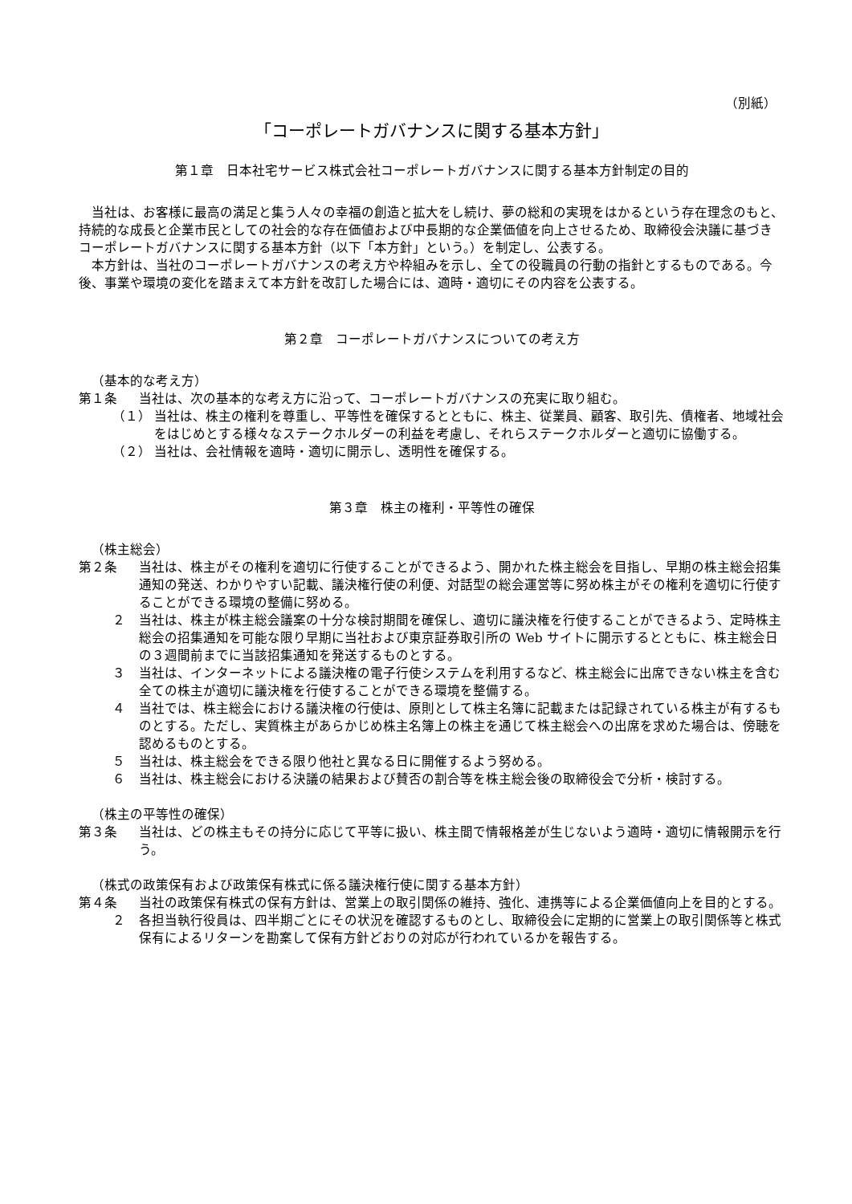（別紙）
「コーポレートガバナンスに関する基本方針」
第１章　日本社宅サービス株式会社コーポレートガバナンスに関する基本方針制定の目的
当社は、お客様に最高の満足と集う人々の幸福の創造と拡大をし続け、夢の総和の実現をはかるという存在理念のもと、持続的な成長と企業市民としての社会的な存在価値および中長期的な企業価値を向上させるため、取締役会決議に基づきコーポレートガバナンスに関する基本方針（以下「本方針」という。）を制定し、公表する。
本方針は、当社のコーポレートガバナンスの考え方や枠組みを示し、全ての役職員の行動の指針とするものである。今後、事業や環境の変化を踏まえて本方針を改訂した場合には、適時・適切にその内容を公表する。
第２章　コーポレートガバナンスについての考え方
（基本的な考え方）
第１条 当社は、次の基本的な考え方に沿って、コーポレートガバナンスの充実に取り組む。
（１） 当社は、株主の権利を尊重し、平等性を確保するとともに、株主、従業員、顧客、取引先、債権者、地域社会をはじめとする様々なステークホルダーの利益を考慮し、それらステークホルダーと適切に協働する。
（２） 当社は、会社情報を適時・適切に開示し、透明性を確保する。
第３章　株主の権利・平等性の確保
（株主総会）
第２条 当社は、株主がその権利を適切に行使することができるよう、開かれた株主総会を目指し、早期の株主総会招集通知の発送、わかりやすい記載、議決権行使の利便、対話型の総会運営等に努め株主がその権利を適切に行使することができる環境の整備に努める。
２ 当社は、株主が株主総会議案の十分な検討期間を確保し、適切に議決権を行使することができるよう、定時株主総会の招集通知を可能な限り早期に当社および東京証券取引所の Web サイトに開示するとともに、株主総会日の３週間前までに当該招集通知を発送するものとする。
３ 当社は、インターネットによる議決権の電子行使システムを利用するなど、株主総会に出席できない株主を含む全ての株主が適切に議決権を行使することができる環境を整備する。
４ 当社では、株主総会における議決権の行使は、原則として株主名簿に記載または記録されている株主が有するものとする。ただし、実質株主があらかじめ株主名簿上の株主を通じて株主総会への出席を求めた場合は、傍聴を認めるものとする。
５ 当社は、株主総会をできる限り他社と異なる日に開催するよう努める。
６ 当社は、株主総会における決議の結果および賛否の割合等を株主総会後の取締役会で分析・検討する。
（株主の平等性の確保）
第３条 当社は、どの株主もその持分に応じて平等に扱い、株主間で情報格差が生じないよう適時・適切に情報開示を行う。
（株式の政策保有および政策保有株式に係る議決権行使に関する基本方針）
第４条 当社の政策保有株式の保有方針は、営業上の取引関係の維持、強化、連携等による企業価値向上を目的とする。
２ 各担当執行役員は、四半期ごとにその状況を確認するものとし、取締役会に定期的に営業上の取引関係等と株式保有によるリターンを勘案して保有方針どおりの対応が行われているかを報告する。